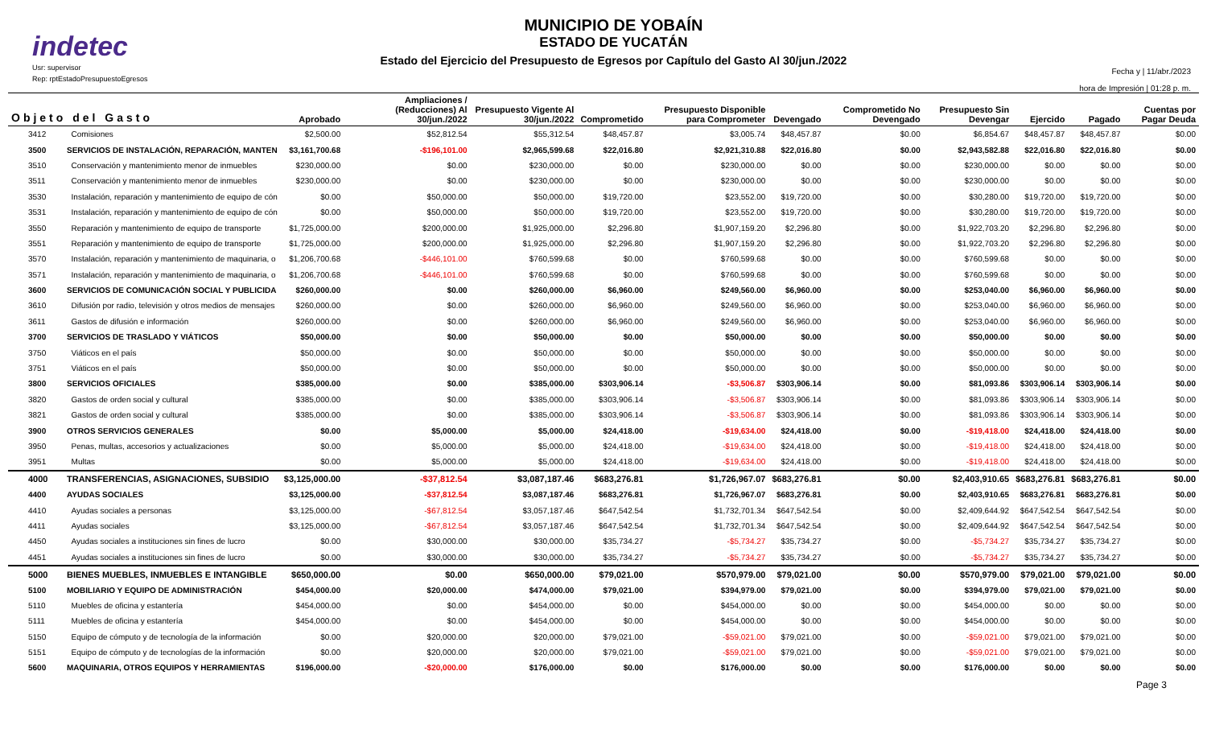indetec
Usr: supervisor
Rep: rptEstadoPresupuestoEgresos
MUNICIPIO DE YOBAÍN
ESTADO DE YUCATÁN
Estado del Ejercicio del Presupuesto de Egresos por Capítulo del Gasto Al 30/jun./2022
Fecha y | 11/abr./2023
hora de Impresión | 01:28 p. m.
| Objeto del Gasto | | Aprobado | Ampliaciones / (Reducciones) Al 30/jun./2022 | Presupuesto Vigente Al 30/jun./2022 | Comprometido | Presupuesto Disponible para Comprometer | Devengado | Comprometido No Devengado | Presupuesto Sin Devengar | Ejercido | Pagado | Cuentas por Pagar Deuda |
| --- | --- | --- | --- | --- | --- | --- | --- | --- | --- | --- | --- | --- |
| 3412 | Comisiones | $2,500.00 | $52,812.54 | $55,312.54 | $48,457.87 | $3,005.74 | $48,457.87 | $0.00 | $6,854.67 | $48,457.87 | $48,457.87 | $0.00 |
| 3500 | SERVICIOS DE INSTALACIÓN, REPARACIÓN, MANTEN | $3,161,700.68 | -$196,101.00 | $2,965,599.68 | $22,016.80 | $2,921,310.88 | $22,016.80 | $0.00 | $2,943,582.88 | $22,016.80 | $22,016.80 | $0.00 |
| 3510 | Conservación y mantenimiento menor de inmuebles | $230,000.00 | $0.00 | $230,000.00 | $0.00 | $230,000.00 | $0.00 | $0.00 | $230,000.00 | $0.00 | $0.00 | $0.00 |
| 3511 | Conservación y mantenimiento menor de inmuebles | $230,000.00 | $0.00 | $230,000.00 | $0.00 | $230,000.00 | $0.00 | $0.00 | $230,000.00 | $0.00 | $0.00 | $0.00 |
| 3530 | Instalación, reparación y mantenimiento de equipo de cón | $0.00 | $50,000.00 | $50,000.00 | $19,720.00 | $23,552.00 | $19,720.00 | $0.00 | $30,280.00 | $19,720.00 | $19,720.00 | $0.00 |
| 3531 | Instalación, reparación y mantenimiento de equipo de cón | $0.00 | $50,000.00 | $50,000.00 | $19,720.00 | $23,552.00 | $19,720.00 | $0.00 | $30,280.00 | $19,720.00 | $19,720.00 | $0.00 |
| 3550 | Reparación y mantenimiento de equipo de transporte | $1,725,000.00 | $200,000.00 | $1,925,000.00 | $2,296.80 | $1,907,159.20 | $2,296.80 | $0.00 | $1,922,703.20 | $2,296.80 | $2,296.80 | $0.00 |
| 3551 | Reparación y mantenimiento de equipo de transporte | $1,725,000.00 | $200,000.00 | $1,925,000.00 | $2,296.80 | $1,907,159.20 | $2,296.80 | $0.00 | $1,922,703.20 | $2,296.80 | $2,296.80 | $0.00 |
| 3570 | Instalación, reparación y mantenimiento de maquinaria, o | $1,206,700.68 | -$446,101.00 | $760,599.68 | $0.00 | $760,599.68 | $0.00 | $0.00 | $760,599.68 | $0.00 | $0.00 | $0.00 |
| 3571 | Instalación, reparación y mantenimiento de maquinaria, o | $1,206,700.68 | -$446,101.00 | $760,599.68 | $0.00 | $760,599.68 | $0.00 | $0.00 | $760,599.68 | $0.00 | $0.00 | $0.00 |
| 3600 | SERVICIOS DE COMUNICACIÓN SOCIAL Y PUBLICIDA | $260,000.00 | $0.00 | $260,000.00 | $6,960.00 | $249,560.00 | $6,960.00 | $0.00 | $253,040.00 | $6,960.00 | $6,960.00 | $0.00 |
| 3610 | Difusión por radio, televisión y otros medios de mensajes | $260,000.00 | $0.00 | $260,000.00 | $6,960.00 | $249,560.00 | $6,960.00 | $0.00 | $253,040.00 | $6,960.00 | $6,960.00 | $0.00 |
| 3611 | Gastos de difusión e información | $260,000.00 | $0.00 | $260,000.00 | $6,960.00 | $249,560.00 | $6,960.00 | $0.00 | $253,040.00 | $6,960.00 | $6,960.00 | $0.00 |
| 3700 | SERVICIOS DE TRASLADO Y VIÁTICOS | $50,000.00 | $0.00 | $50,000.00 | $0.00 | $50,000.00 | $0.00 | $0.00 | $50,000.00 | $0.00 | $0.00 | $0.00 |
| 3750 | Viáticos en el país | $50,000.00 | $0.00 | $50,000.00 | $0.00 | $50,000.00 | $0.00 | $0.00 | $50,000.00 | $0.00 | $0.00 | $0.00 |
| 3751 | Viáticos en el país | $50,000.00 | $0.00 | $50,000.00 | $0.00 | $50,000.00 | $0.00 | $0.00 | $50,000.00 | $0.00 | $0.00 | $0.00 |
| 3800 | SERVICIOS OFICIALES | $385,000.00 | $0.00 | $385,000.00 | $303,906.14 | -$3,506.87 | $303,906.14 | $0.00 | $81,093.86 | $303,906.14 | $303,906.14 | $0.00 |
| 3820 | Gastos de orden social y cultural | $385,000.00 | $0.00 | $385,000.00 | $303,906.14 | -$3,506.87 | $303,906.14 | $0.00 | $81,093.86 | $303,906.14 | $303,906.14 | $0.00 |
| 3821 | Gastos de orden social y cultural | $385,000.00 | $0.00 | $385,000.00 | $303,906.14 | -$3,506.87 | $303,906.14 | $0.00 | $81,093.86 | $303,906.14 | $303,906.14 | $0.00 |
| 3900 | OTROS SERVICIOS GENERALES | $0.00 | $5,000.00 | $5,000.00 | $24,418.00 | -$19,634.00 | $24,418.00 | $0.00 | -$19,418.00 | $24,418.00 | $24,418.00 | $0.00 |
| 3950 | Penas, multas, accesorios y actualizaciones | $0.00 | $5,000.00 | $5,000.00 | $24,418.00 | -$19,634.00 | $24,418.00 | $0.00 | -$19,418.00 | $24,418.00 | $24,418.00 | $0.00 |
| 3951 | Multas | $0.00 | $5,000.00 | $5,000.00 | $24,418.00 | -$19,634.00 | $24,418.00 | $0.00 | -$19,418.00 | $24,418.00 | $24,418.00 | $0.00 |
| 4000 | TRANSFERENCIAS, ASIGNACIONES, SUBSIDIO | $3,125,000.00 | -$37,812.54 | $3,087,187.46 | $683,276.81 | $1,726,967.07 | $683,276.81 | $0.00 | $2,403,910.65 | $683,276.81 | $683,276.81 | $0.00 |
| 4400 | AYUDAS SOCIALES | $3,125,000.00 | -$37,812.54 | $3,087,187.46 | $683,276.81 | $1,726,967.07 | $683,276.81 | $0.00 | $2,403,910.65 | $683,276.81 | $683,276.81 | $0.00 |
| 4410 | Ayudas sociales a personas | $3,125,000.00 | -$67,812.54 | $3,057,187.46 | $647,542.54 | $1,732,701.34 | $647,542.54 | $0.00 | $2,409,644.92 | $647,542.54 | $647,542.54 | $0.00 |
| 4411 | Ayudas sociales | $3,125,000.00 | -$67,812.54 | $3,057,187.46 | $647,542.54 | $1,732,701.34 | $647,542.54 | $0.00 | $2,409,644.92 | $647,542.54 | $647,542.54 | $0.00 |
| 4450 | Ayudas sociales a instituciones sin fines de lucro | $0.00 | $30,000.00 | $30,000.00 | $35,734.27 | -$5,734.27 | $35,734.27 | $0.00 | -$5,734.27 | $35,734.27 | $35,734.27 | $0.00 |
| 4451 | Ayudas sociales a instituciones sin fines de lucro | $0.00 | $30,000.00 | $30,000.00 | $35,734.27 | -$5,734.27 | $35,734.27 | $0.00 | -$5,734.27 | $35,734.27 | $35,734.27 | $0.00 |
| 5000 | BIENES MUEBLES, INMUEBLES E INTANGIBLE | $650,000.00 | $0.00 | $650,000.00 | $79,021.00 | $570,979.00 | $79,021.00 | $0.00 | $570,979.00 | $79,021.00 | $79,021.00 | $0.00 |
| 5100 | MOBILIARIO Y EQUIPO DE ADMINISTRACIÓN | $454,000.00 | $20,000.00 | $474,000.00 | $79,021.00 | $394,979.00 | $79,021.00 | $0.00 | $394,979.00 | $79,021.00 | $79,021.00 | $0.00 |
| 5110 | Muebles de oficina y estantería | $454,000.00 | $0.00 | $454,000.00 | $0.00 | $454,000.00 | $0.00 | $0.00 | $454,000.00 | $0.00 | $0.00 | $0.00 |
| 5111 | Muebles de oficina y estantería | $454,000.00 | $0.00 | $454,000.00 | $0.00 | $454,000.00 | $0.00 | $0.00 | $454,000.00 | $0.00 | $0.00 | $0.00 |
| 5150 | Equipo de cómputo y de tecnología de la información | $0.00 | $20,000.00 | $20,000.00 | $79,021.00 | -$59,021.00 | $79,021.00 | $0.00 | -$59,021.00 | $79,021.00 | $79,021.00 | $0.00 |
| 5151 | Equipo de cómputo y de tecnologías de la información | $0.00 | $20,000.00 | $20,000.00 | $79,021.00 | -$59,021.00 | $79,021.00 | $0.00 | -$59,021.00 | $79,021.00 | $79,021.00 | $0.00 |
| 5600 | MAQUINARIA, OTROS EQUIPOS Y HERRAMIENTAS | $196,000.00 | -$20,000.00 | $176,000.00 | $0.00 | $176,000.00 | $0.00 | $0.00 | $176,000.00 | $0.00 | $0.00 | $0.00 |
Page 3